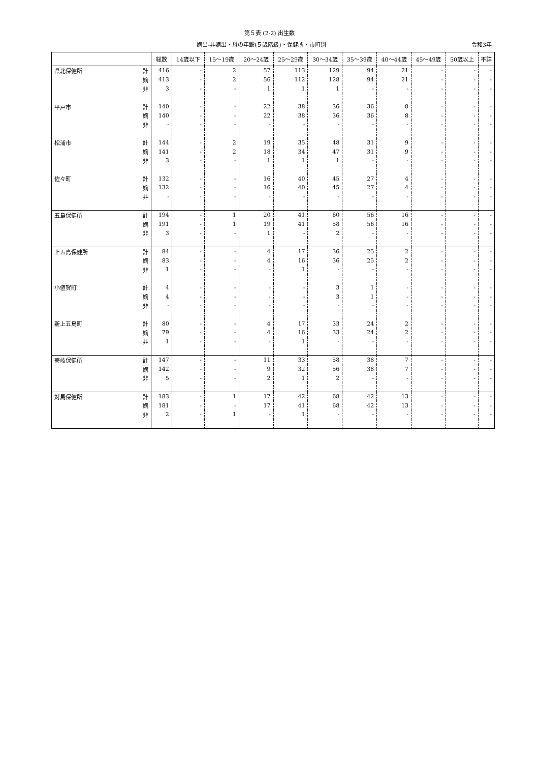第５表 (2-2) 出生数
嫡出-非嫡出・母の年齢(５歳階級)・保健所・市町別 令和3年
| | | 総数 | 14歳以下 | 15～19歳 | 20～24歳 | 25～29歳 | 30～34歳 | 35～39歳 | 40～44歳 | 45～49歳 | 50歳以上 | 不詳 |
| --- | --- | --- | --- | --- | --- | --- | --- | --- | --- | --- | --- | --- |
| 県北保健所 | 計 | 416 | - | 2 | 57 | 113 | 129 | 94 | 21 | - | - | - |
| | 嫡 | 413 | - | 2 | 56 | 112 | 128 | 94 | 21 | - | - | - |
| | 非 | 3 | - | - | 1 | 1 | 1 | - | - | - | - | - |
| 平戸市 | 計 | 140 | - | - | 22 | 38 | 36 | 36 | 8 | - | - | - |
| | 嫡 | 140 | - | - | 22 | 38 | 36 | 36 | 8 | - | - | - |
| | 非 | - | - | - | - | - | - | - | - | - | - | - |
| 松浦市 | 計 | 144 | - | 2 | 19 | 35 | 48 | 31 | 9 | - | - | - |
| | 嫡 | 141 | - | 2 | 18 | 34 | 47 | 31 | 9 | - | - | - |
| | 非 | 3 | - | - | 1 | 1 | 1 | - | - | - | - | - |
| 佐々町 | 計 | 132 | - | - | 16 | 40 | 45 | 27 | 4 | - | - | - |
| | 嫡 | 132 | - | - | 16 | 40 | 45 | 27 | 4 | - | - | - |
| | 非 | - | - | - | - | - | - | - | - | - | - | - |
| 五島保健所 | 計 | 194 | - | 1 | 20 | 41 | 60 | 56 | 16 | - | - | - |
| | 嫡 | 191 | - | 1 | 19 | 41 | 58 | 56 | 16 | - | - | - |
| | 非 | 3 | - | - | 1 | - | 2 | - | - | - | - | - |
| 上五島保健所 | 計 | 84 | - | - | 4 | 17 | 36 | 25 | 2 | - | - | - |
| | 嫡 | 83 | - | - | 4 | 16 | 36 | 25 | 2 | - | - | - |
| | 非 | 1 | - | - | - | 1 | - | - | - | - | - | - |
| 小値賀町 | 計 | 4 | - | - | - | - | 3 | 1 | - | - | - | - |
| | 嫡 | 4 | - | - | - | - | 3 | 1 | - | - | - | - |
| | 非 | - | - | - | - | - | - | - | - | - | - | - |
| 新上五島町 | 計 | 80 | - | - | 4 | 17 | 33 | 24 | 2 | - | - | - |
| | 嫡 | 79 | - | - | 4 | 16 | 33 | 24 | 2 | - | - | - |
| | 非 | 1 | - | - | - | 1 | - | - | - | - | - | - |
| 壱岐保健所 | 計 | 147 | - | - | 11 | 33 | 58 | 38 | 7 | - | - | - |
| | 嫡 | 142 | - | - | 9 | 32 | 56 | 38 | 7 | - | - | - |
| | 非 | 5 | - | - | 2 | 1 | 2 | - | - | - | - | - |
| 対馬保健所 | 計 | 183 | - | 1 | 17 | 42 | 68 | 42 | 13 | - | - | - |
| | 嫡 | 181 | - | - | 17 | 41 | 68 | 42 | 13 | - | - | - |
| | 非 | 2 | - | 1 | - | 1 | - | - | - | - | - | - |